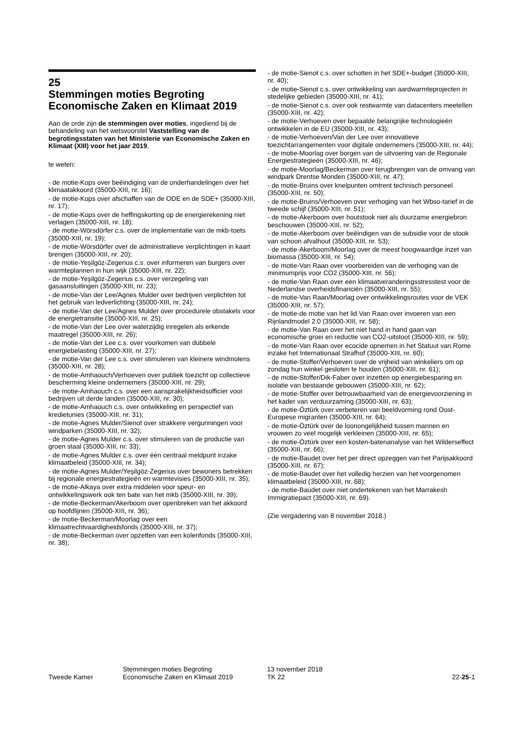25
Stemmingen moties Begroting Economische Zaken en Klimaat 2019
Aan de orde zijn de stemmingen over moties, ingediend bij de behandeling van het wetsvoorstel Vaststelling van de begrotingsstaten van het Ministerie van Economische Zaken en Klimaat (XIII) voor het jaar 2019,
te weten:
- de motie-Kops over beëindiging van de onderhandelingen over het klimaatakkoord (35000-XIII, nr. 16);
- de motie-Kops over afschaffen van de ODE en de SDE+ (35000-XIII, nr. 17);
- de motie-Kops over de heffingskorting op de energierekening niet verlagen (35000-XIII, nr. 18);
- de motie-Wörsdörfer c.s. over de implementatie van de mkb-toets (35000-XIII, nr. 19);
- de motie-Wörsdörfer over de administratieve verplichtingen in kaart brengen (35000-XIII, nr. 20);
- de motie-Yeşilgöz-Zegerius c.s. over informeren van burgers over warmteplannen in hun wijk (35000-XIII, nr. 22);
- de motie-Yeşilgöz-Zegerius c.s. over verzegeling van gasaansluitingen (35000-XIII, nr. 23);
- de motie-Van der Lee/Agnes Mulder over bedrijven verplichten tot het gebruik van ledverlichting (35000-XIII, nr. 24);
- de motie-Van der Lee/Agnes Mulder over procedurele obstakels voor de energietransitie (35000-XIII, nr. 25);
- de motie-Van der Lee over waterzijdig inregelen als erkende maatregel (35000-XIII, nr. 26);
- de motie-Van der Lee c.s. over voorkomen van dubbele energiebelasting (35000-XIII, nr. 27);
- de motie-Van der Lee c.s. over stimuleren van kleinere windmolens (35000-XIII, nr. 28);
- de motie-Amhaouch/Verhoeven over publiek toezicht op collectieve bescherming kleine ondernemers (35000-XIII, nr. 29);
- de motie-Amhaouch c.s. over een aansprakelijkheidsofficier voor bedrijven uit derde landen (35000-XIII, nr. 30);
- de motie-Amhaouch c.s. over ontwikkeling en perspectief van kredietunies (35000-XIII, nr. 31);
- de motie-Agnes Mulder/Sienot over strakkere vergunningen voor windparken (35000-XIII, nr. 32);
- de motie-Agnes Mulder c.s. over stimuleren van de productie van groen staal (35000-XIII, nr. 33);
- de motie-Agnes Mulder c.s. over één centraal meldpunt inzake klimaatbeleid (35000-XIII, nr. 34);
- de motie-Agnes Mulder/Yeşilgöz-Zegerius over bewoners betrekken bij regionale energiestrategieën en warmtevisies (35000-XIII, nr. 35);
- de motie-Alkaya over extra middelen voor speur- en ontwikkelingswerk ook ten bate van het mkb (35000-XIII, nr. 39);
- de motie-Beckerman/Akerboom over openbreken van het akkoord op hoofdlijnen (35000-XIII, nr. 36);
- de motie-Beckerman/Moorlag over een klimaatrechtvaardigheidsfonds (35000-XIII, nr. 37);
- de motie-Beckerman over opzetten van een kolenfonds (35000-XIII, nr. 38);
- de motie-Sienot c.s. over schotten in het SDE+-budget (35000-XIII, nr. 40);
- de motie-Sienot c.s. over ontwikkeling van aardwarmteprojecten in stedelijke gebieden (35000-XIII, nr. 41);
- de motie-Sienot c.s. over ook restwarmte van datacenters meetellen (35000-XIII, nr. 42);
- de motie-Verhoeven over bepaalde belangrijke technologieën ontwikkelen in de EU (35000-XIII, nr. 43);
- de motie-Verhoeven/Van der Lee over innovatieve toezichtarrangementen voor digitale ondernemers (35000-XIII, nr. 44);
- de motie-Moorlag over borgen van de uitvoering van de Regionale Energiestrategieën (35000-XIII, nr. 46);
- de motie-Moorlag/Beckerman over terugbrengen van de omvang van windpark Drentse Monden (35000-XIII, nr. 47);
- de motie-Bruins over knelpunten omtrent technisch personeel (35000-XIII, nr. 50);
- de motie-Bruins/Verhoeven over verhoging van het Wbso-tarief in de tweede schijf (35000-XIII, nr. 51);
- de motie-Akerboom over houtstook niet als duurzame energiebron beschouwen (35000-XIII, nr. 52);
- de motie-Akerboom over beëindigen van de subsidie voor de stook van schoon afvalhout (35000-XIII, nr. 53);
- de motie-Akerboom/Moorlag over de meest hoogwaardige inzet van biomassa (35000-XIII, nr. 54);
- de motie-Van Raan over voorbereiden van de verhoging van de minimumprijs voor CO2 (35000-XIII, nr. 56);
- de motie-Van Raan over een klimaatveranderingsstresstest voor de Nederlandse overheidsfinanciën (35000-XIII, nr. 55);
- de motie-Van Raan/Moorlag over ontwikkelingsroutes voor de VEK (35000-XIII, nr. 57);
- de motie-de motie van het lid Van Raan over invoeren van een Rijnlandmodel 2.0 (35000-XIII, nr. 58);
- de motie-Van Raan over het niet hand in hand gaan van economische groei en reductie van CO2-uitstoot (35000-XIII, nr. 59);
- de motie-Van Raan over ecocide opnemen in het Statuut van Rome inzake het Internationaal Strafhof (35000-XIII, nr. 60);
- de motie-Stoffer/Verhoeven over de vrijheid van winkeliers om op zondag hun winkel gesloten te houden (35000-XIII, nr. 61);
- de motie-Stoffer/Dik-Faber over inzetten op energiebesparing en isolatie van bestaande gebouwen (35000-XIII, nr. 62);
- de motie-Stoffer over betrouwbaarheid van de energievoorziening in het kader van verduurzaming (35000-XIII, nr. 63);
- de motie-Öztürk over verbeteren van beeldvorming rond Oost-Europese migranten (35000-XIII, nr. 64);
- de motie-Öztürk over de loonongelijkheid tussen mannen en vrouwen zo veel mogelijk verkleinen (35000-XIII, nr. 65);
- de motie-Öztürk over een kosten-batenanalyse van het Wilderseffect (35000-XIII, nr. 66);
- de motie-Baudet over het per direct opzeggen van het Parijsakkoord (35000-XIII, nr. 67);
- de motie-Baudet over het volledig herzien van het voorgenomen klimaatbeleid (35000-XIII, nr. 68);
- de motie-Baudet over niet ondertekenen van het Marrakesh Immigratiepact (35000-XIII, nr. 69).
(Zie vergadering van 8 november 2018.)
Tweede Kamer
Stemmingen moties Begroting
Economische Zaken en Klimaat 2019
13 november 2018
TK 22
22-25-1